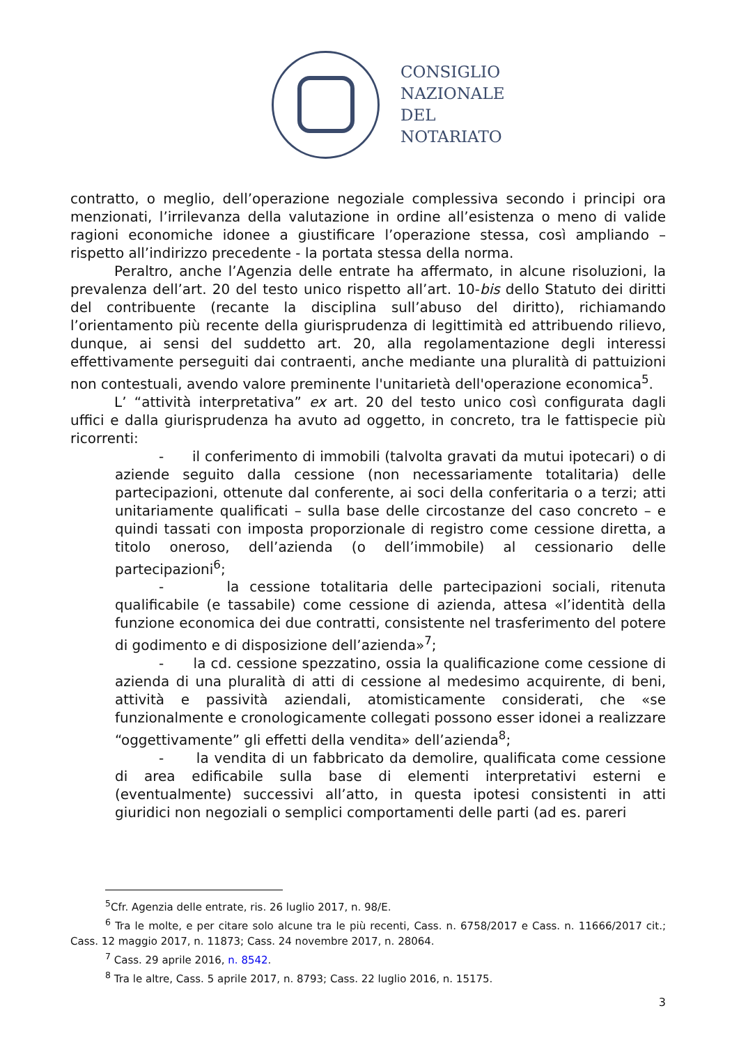CONSIGLIO
NAZIONALE
DEL
NOTARIATO
contratto, o meglio, dell’operazione negoziale complessiva secondo i principi ora menzionati, l’irrilevanza della valutazione in ordine all’esistenza o meno di valide ragioni economiche idonee a giustificare l’operazione stessa, così ampliando – rispetto all’indirizzo precedente - la portata stessa della norma.
Peraltro, anche l’Agenzia delle entrate ha affermato, in alcune risoluzioni, la prevalenza dell’art. 20 del testo unico rispetto all’art. 10-bis dello Statuto dei diritti del contribuente (recante la disciplina sull’abuso del diritto), richiamando l’orientamento più recente della giurisprudenza di legittimità ed attribuendo rilievo, dunque, ai sensi del suddetto art. 20, alla regolamentazione degli interessi effettivamente perseguiti dai contraenti, anche mediante una pluralità di pattuizioni non contestuali, avendo valore preminente l'unitarietà dell'operazione economica<sup>5</sup>.
L’ “attività interpretativa” ex art. 20 del testo unico così configurata dagli uffici e dalla giurisprudenza ha avuto ad oggetto, in concreto, tra le fattispecie più ricorrenti:
- il conferimento di immobili (talvolta gravati da mutui ipotecari) o di aziende seguito dalla cessione (non necessariamente totalitaria) delle partecipazioni, ottenute dal conferente, ai soci della conferitaria o a terzi; atti unitariamente qualificati – sulla base delle circostanze del caso concreto – e quindi tassati con imposta proporzionale di registro come cessione diretta, a titolo oneroso, dell’azienda (o dell’immobile) al cessionario delle partecipazioni<sup>6</sup>;
- la cessione totalitaria delle partecipazioni sociali, ritenuta qualificabile (e tassabile) come cessione di azienda, attesa «l’identità della funzione economica dei due contratti, consistente nel trasferimento del potere di godimento e di disposizione dell’azienda»<sup>7</sup>;
- la cd. cessione spezzatino, ossia la qualificazione come cessione di azienda di una pluralità di atti di cessione al medesimo acquirente, di beni, attività e passività aziendali, atomisticamente considerati, che «se funzionalmente e cronologicamente collegati possono esser idonei a realizzare “oggettivamente” gli effetti della vendita» dell’azienda<sup>8</sup>;
- la vendita di un fabbricato da demolire, qualificata come cessione di area edificabile sulla base di elementi interpretativi esterni e (eventualmente) successivi all’atto, in questa ipotesi consistenti in atti giuridici non negoziali o semplici comportamenti delle parti (ad es. pareri
<sup>5</sup> Cfr. Agenzia delle entrate, ris. 26 luglio 2017, n. 98/E.
<sup>6</sup> Tra le molte, e per citare solo alcune tra le più recenti, Cass. n. 6758/2017 e Cass. n. 11666/2017 cit.; Cass. 12 maggio 2017, n. 11873; Cass. 24 novembre 2017, n. 28064.
<sup>7</sup> Cass. 29 aprile 2016, n. 8542.
<sup>8</sup> Tra le altre, Cass. 5 aprile 2017, n. 8793; Cass. 22 luglio 2016, n. 15175.
3